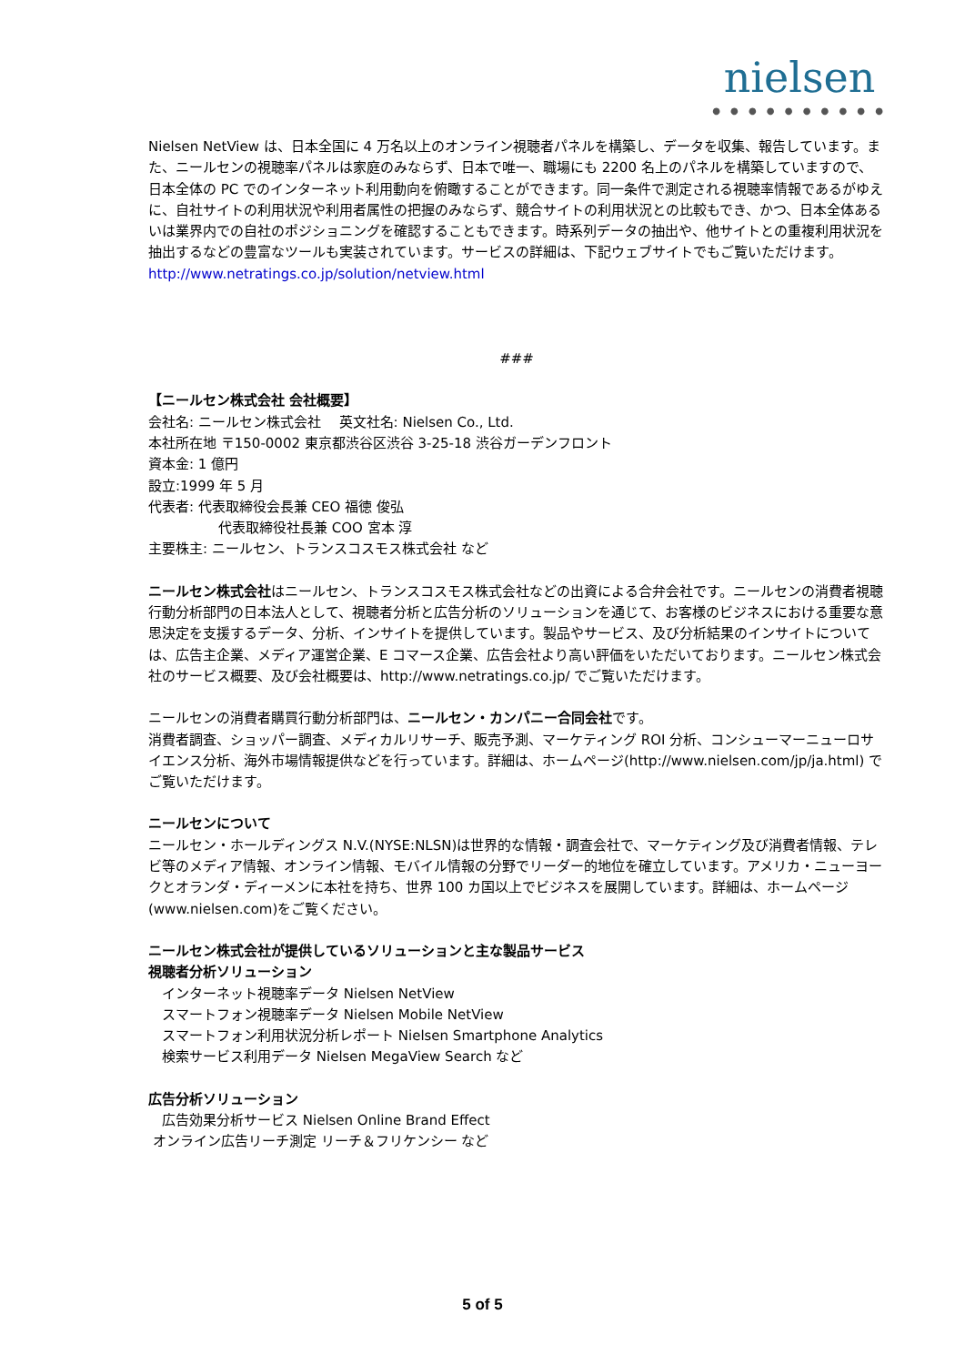nielsen
● ● ● ● ● ● ● ● ● ●
Nielsen NetView は、日本全国に 4 万名以上のオンライン視聴者パネルを構築し、データを収集、報告しています。また、ニールセンの視聴率パネルは家庭のみならず、日本で唯一、職場にも 2200 名上のパネルを構築していますので、日本全体の PC でのインターネット利用動向を俯瞰することができます。同一条件で測定される視聴率情報であるがゆえに、自社サイトの利用状況や利用者属性の把握のみならず、競合サイトの利用状況との比較もでき、かつ、日本全体あるいは業界内での自社のポジショニングを確認することもできます。時系列データの抽出や、他サイトとの重複利用状況を抽出するなどの豊富なツールも実装されています。サービスの詳細は、下記ウェブサイトでもご覧いただけます。
http://www.netratings.co.jp/solution/netview.html
###
【ニールセン株式会社 会社概要】
会社名: ニールセン株式会社　 英文社名: Nielsen Co., Ltd.
本社所在地 〒150-0002 東京都渋谷区渋谷 3-25-18 渋谷ガーデンフロント
資本金: 1 億円
設立:1999 年 5 月
代表者: 代表取締役会長兼 CEO 福徳 俊弘
代表取締役社長兼 COO 宮本 淳
主要株主: ニールセン、トランスコスモス株式会社 など
ニールセン株式会社はニールセン、トランスコスモス株式会社などの出資による合弁会社です。ニールセンの消費者視聴行動分析部門の日本法人として、視聴者分析と広告分析のソリューションを通じて、お客様のビジネスにおける重要な意思決定を支援するデータ、分析、インサイトを提供しています。製品やサービス、及び分析結果のインサイトについては、広告主企業、メディア運営企業、E コマース企業、広告会社より高い評価をいただいております。ニールセン株式会社のサービス概要、及び会社概要は、http://www.netratings.co.jp/ でご覧いただけます。
ニールセンの消費者購買行動分析部門は、ニールセン・カンパニー合同会社です。
消費者調査、ショッパー調査、メディカルリサーチ、販売予測、マーケティング ROI 分析、コンシューマーニューロサイエンス分析、海外市場情報提供などを行っています。詳細は、ホームページ(http://www.nielsen.com/jp/ja.html) でご覧いただけます。
ニールセンについて
ニールセン・ホールディングス N.V.(NYSE:NLSN)は世界的な情報・調査会社で、マーケティング及び消費者情報、テレビ等のメディア情報、オンライン情報、モバイル情報の分野でリーダー的地位を確立しています。アメリカ・ニューヨークとオランダ・ディーメンに本社を持ち、世界 100 カ国以上でビジネスを展開しています。詳細は、ホームページ(www.nielsen.com)をご覧ください。
ニールセン株式会社が提供しているソリューションと主な製品サービス
視聴者分析ソリューション
　インターネット視聴率データ Nielsen NetView
　スマートフォン視聴率データ Nielsen Mobile NetView
　スマートフォン利用状況分析レポート Nielsen Smartphone Analytics
　検索サービス利用データ Nielsen MegaView Search など
広告分析ソリューション
　広告効果分析サービス Nielsen Online Brand Effect
オンライン広告リーチ測定 リーチ＆フリケンシー など
5 of 5